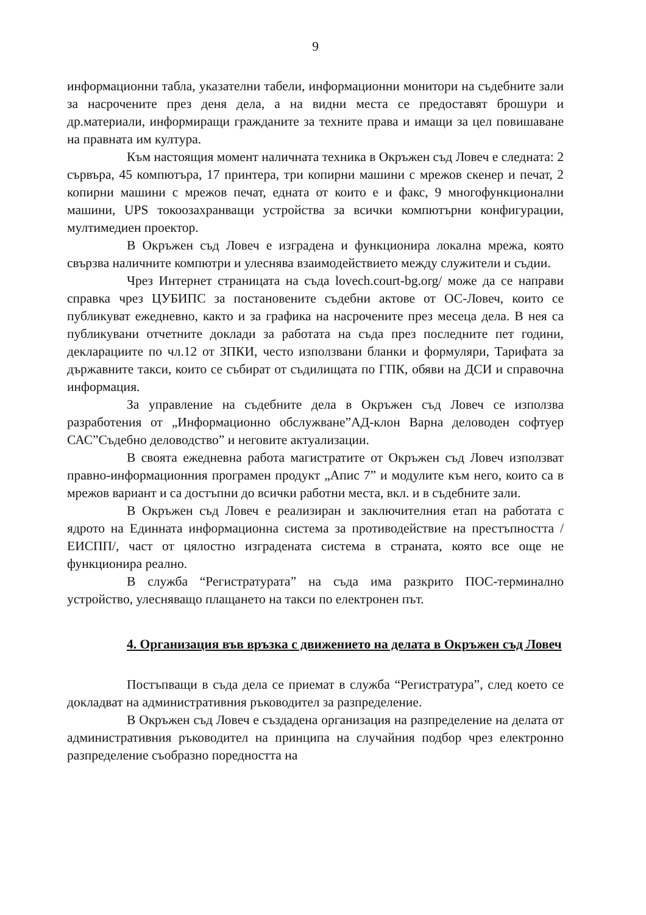9
информационни табла, указателни табели, информационни монитори на съдебните зали за насрочените през деня дела, а на видни места се предоставят брошури и др.материали, информиращи гражданите за техните права и имащи за цел повишаване на правната им култура.
Към настоящия момент наличната техника в Окръжен съд Ловеч е следната: 2 сървъра, 45 компютъра, 17 принтера, три копирни машини с мрежов скенер и печат, 2 копирни машини с мрежов печат, едната от които е и факс, 9 многофункционални машини, UPS токоозахранващи устройства за всички компютърни конфигурации, мултимедиен проектор.
В Окръжен съд Ловеч е изградена и функционира локална мрежа, която свързва наличните компютри и улеснява взаимодействието между служители и съдии.
Чрез Интернет страницата на съда lovech.court-bg.org/ може да се направи справка чрез ЦУБИПС за постановените съдебни актове от ОС-Ловеч, които се публикуват ежедневно, както и за графика на насрочените през месеца дела. В нея са публикувани отчетните доклади за работата на съда през последните пет години, декларациите по чл.12 от ЗПКИ, често използвани бланки и формуляри, Тарифата за държавните такси, които се събират от съдилищата по ГПК, обяви на ДСИ и справочна информация.
За управление на съдебните дела в Окръжен съд Ловеч се използва разработения от „Информационно обслужване”АД-клон Варна деловоден софтуер САС”Съдебно деловодство” и неговите актуализации.
В своята ежедневна работа магистратите от Окръжен съд Ловеч използват правно-информационния програмен продукт „Апис 7” и модулите към него, които са в мрежов вариант и са достъпни до всички работни места, вкл. и в съдебните зали.
В Окръжен съд Ловеч е реализиран и заключителния етап на работата с ядрото на Единната информационна система за противодействие на престъпността /ЕИСПП/, част от цялостно изградената система в страната, която все още не функционира реално.
В служба “Регистратурата” на съда има разкрито ПОС-терминално устройство, улесняващо плащането на такси по електронен път.
4. Организация във връзка с движението на делата в Окръжен съд Ловеч
Постъпващи в съда дела се приемат в служба “Регистратура”, след което се докладват на административния ръководител за разпределение.
В Окръжен съд Ловеч е създадена организация на разпределение на делата от административния ръководител на принципа на случайния подбор чрез електронно разпределение съобразно поредността на